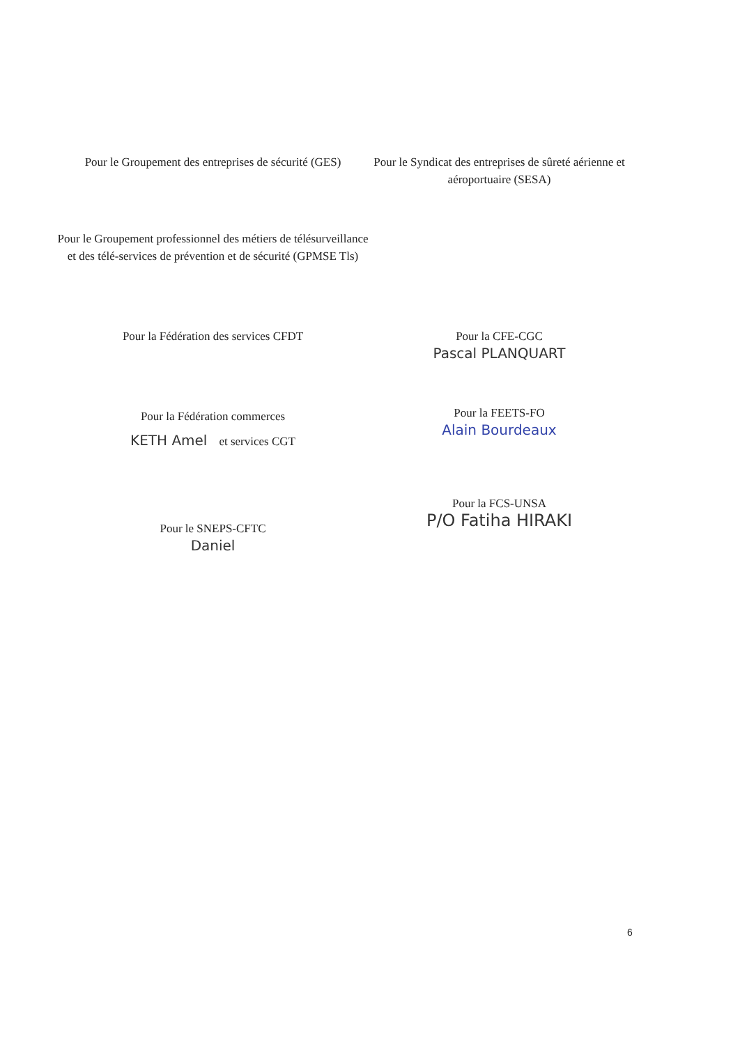Pour le Groupement des entreprises de sécurité (GES)
Pour le Groupement professionnel des métiers de télésurveillance et des télé-services de prévention et de sécurité (GPMSE Tls)
Pour le Syndicat des entreprises de sûreté aérienne et aéroportuaire (SESA)
Pour la Fédération des services CFDT
Pour la Fédération commerces
KETH Amel et services CGT
Pour le SNEPS-CFTC
Daniel
Pour la CFE-CGC
Pascal PLANQUART
Pour la FEETS-FO
Alain Bourdeaux
Pour la FCS-UNSA
P/O Fatiha HIRAKI
6